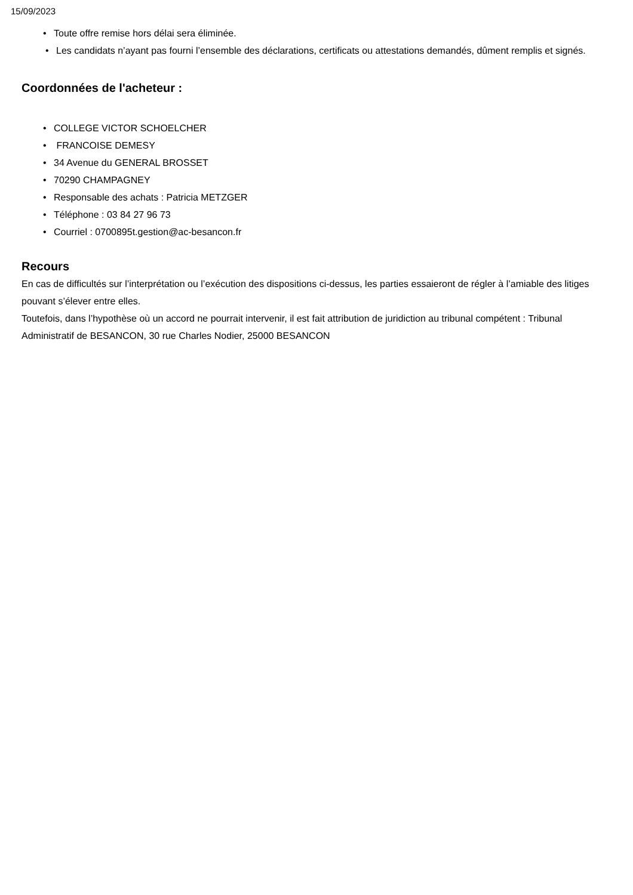15/09/2023
• Toute offre remise hors délai sera éliminée.
• Les candidats n’ayant pas fourni l’ensemble des déclarations, certificats ou attestations demandés, dûment remplis et signés.
Coordonnées de l'acheteur :
• COLLEGE VICTOR SCHOELCHER
• FRANCOISE DEMESY
• 34 Avenue du GENERAL BROSSET
• 70290 CHAMPAGNEY
• Responsable des achats : Patricia METZGER
• Téléphone : 03 84 27 96 73
• Courriel : 0700895t.gestion@ac-besancon.fr
Recours
En cas de difficultés sur l’interprétation ou l’exécution des dispositions ci-dessus, les parties essaieront de régler à l’amiable des litiges pouvant s’élever entre elles.
Toutefois, dans l’hypothèse où un accord ne pourrait intervenir, il est fait attribution de juridiction au tribunal compétent : Tribunal Administratif de BESANCON, 30 rue Charles Nodier, 25000 BESANCON